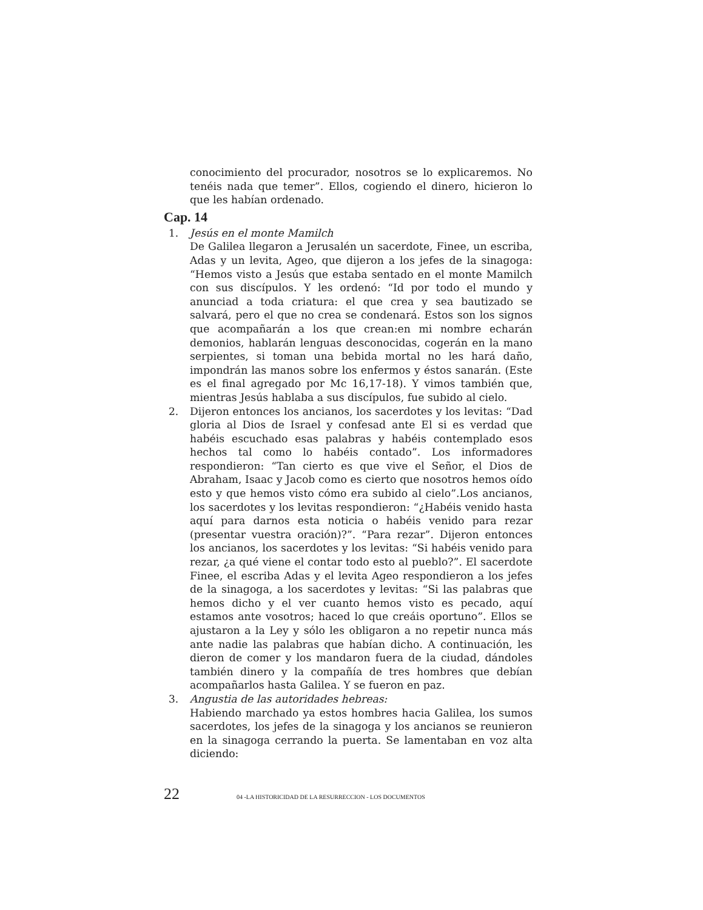conocimiento del procurador, nosotros se lo explicaremos. No tenéis nada que temer”. Ellos, cogiendo el dinero, hicieron lo que les habían ordenado.
Cap. 14
1. Jesús en el monte Mamilch
De Galilea llegaron a Jerusalén un sacerdote, Finee, un escriba, Adas y un levita, Ageo, que dijeron a los jefes de la sinagoga: “Hemos visto a Jesús que estaba sentado en el monte Mamilch con sus discípulos. Y les ordenó: “Id por todo el mundo y anunciad a toda criatura: el que crea y sea bautizado se salvará, pero el que no crea se condenará. Estos son los signos que acompañarán a los que crean:en mi nombre echarán demonios, hablarán lenguas desconocidas, cogerán en la mano serpientes, si toman una bebida mortal no les hará daño, impondrán las manos sobre los enfermos y éstos sanarán. (Este es el final agregado por Mc 16,17-18). Y vimos también que, mientras Jesús hablaba a sus discípulos, fue subido al cielo.
2. Dijeron entonces los ancianos, los sacerdotes y los levitas: “Dad gloria al Dios de Israel y confesad ante El si es verdad que habéis escuchado esas palabras y habéis contemplado esos hechos tal como lo habéis contado”. Los informadores respondieron: “Tan cierto es que vive el Señor, el Dios de Abraham, Isaac y Jacob como es cierto que nosotros hemos oído esto y que hemos visto cómo era subido al cielo”.Los ancianos, los sacerdotes y los levitas respondieron: “¿Habéis venido hasta aquí para darnos esta noticia o habéis venido para rezar (presentar vuestra oración)?”. “Para rezar”. Dijeron entonces los ancianos, los sacerdotes y los levitas: “Si habéis venido para rezar, ¿a qué viene el contar todo esto al pueblo?”. El sacerdote Finee, el escriba Adas y el levita Ageo respondieron a los jefes de la sinagoga, a los sacerdotes y levitas: “Si las palabras que hemos dicho y el ver cuanto hemos visto es pecado, aquí estamos ante vosotros; haced lo que creáis oportuno”. Ellos se ajustaron a la Ley y sólo les obligaron a no repetir nunca más ante nadie las palabras que habían dicho. A continuación, les dieron de comer y los mandaron fuera de la ciudad, dándoles también dinero y la compañía de tres hombres que debían acompañarlos hasta Galilea. Y se fueron en paz.
3. Angustia de las autoridades hebreas:
Habiendo marchado ya estos hombres hacia Galilea, los sumos sacerdotes, los jefes de la sinagoga y los ancianos se reunieron en la sinagoga cerrando la puerta. Se lamentaban en voz alta diciendo:
22 04 -LA HISTORICIDAD DE LA RESURRECCION - LOS DOCUMENTOS